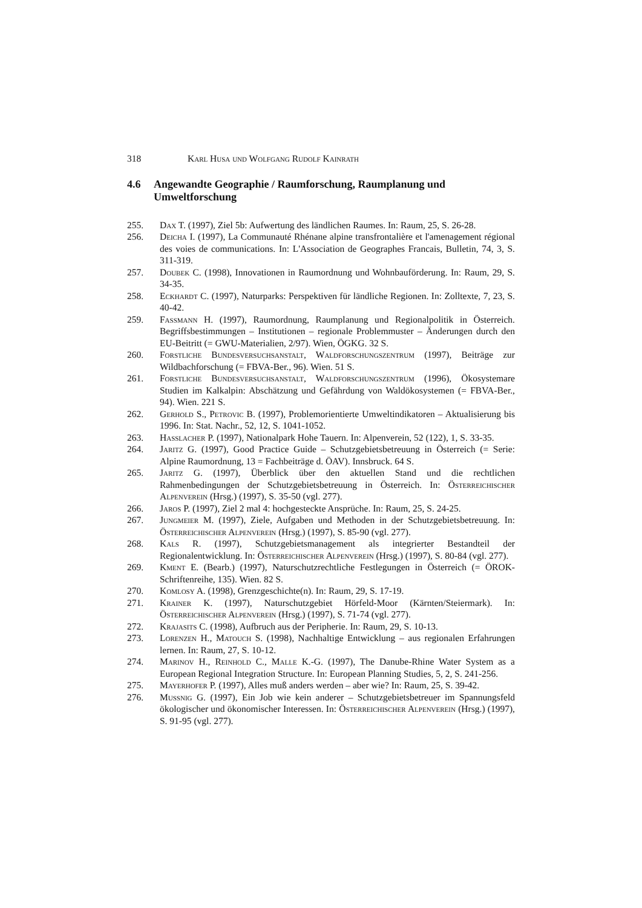318 Karl Husa und Wolfgang Rudolf Kainrath
4.6 Angewandte Geographie / Raumforschung, Raumplanung und Umweltforschung
255. Dax T. (1997), Ziel 5b: Aufwertung des ländlichen Raumes. In: Raum, 25, S. 26-28.
256. Deicha I. (1997), La Communauté Rhénane alpine transfrontalière et l'amenagement régional des voies de communications. In: L'Association de Geographes Francais, Bulletin, 74, 3, S. 311-319.
257. Doubek C. (1998), Innovationen in Raumordnung und Wohnbauförderung. In: Raum, 29, S. 34-35.
258. Eckhardt C. (1997), Naturparks: Perspektiven für ländliche Regionen. In: Zolltexte, 7, 23, S. 40-42.
259. Fassmann H. (1997), Raumordnung, Raumplanung und Regionalpolitik in Österreich. Begriffsbestimmungen – Institutionen – regionale Problemmuster – Änderungen durch den EU-Beitritt (= GWU-Materialien, 2/97). Wien, ÖGKG. 32 S.
260. Forstliche Bundesversuchsanstalt, Waldforschungszentrum (1997), Beiträge zur Wildbachforschung (= FBVA-Ber., 96). Wien. 51 S.
261. Forstliche Bundesversuchsanstalt, Waldforschungszentrum (1996), Ökosystemare Studien im Kalkalpin: Abschätzung und Gefährdung von Waldökosystemen (= FBVA-Ber., 94). Wien. 221 S.
262. Gerhold S., Petrovic B. (1997), Problemorientierte Umweltindikatoren – Aktualisierung bis 1996. In: Stat. Nachr., 52, 12, S. 1041-1052.
263. Hasslacher P. (1997), Nationalpark Hohe Tauern. In: Alpenverein, 52 (122), 1, S. 33-35.
264. Jaritz G. (1997), Good Practice Guide – Schutzgebietsbetreuung in Österreich (= Serie: Alpine Raumordnung, 13 = Fachbeiträge d. ÖAV). Innsbruck. 64 S.
265. Jaritz G. (1997), Überblick über den aktuellen Stand und die rechtlichen Rahmenbedingungen der Schutzgebietsbetreuung in Österreich. In: Österreichischer Alpenverein (Hrsg.) (1997), S. 35-50 (vgl. 277).
266. Jaros P. (1997), Ziel 2 mal 4: hochgesteckte Ansprüche. In: Raum, 25, S. 24-25.
267. Jungmeier M. (1997), Ziele, Aufgaben und Methoden in der Schutzgebietsbetreuung. In: Österreichischer Alpenverein (Hrsg.) (1997), S. 85-90 (vgl. 277).
268. Kals R. (1997), Schutzgebietsmanagement als integrierter Bestandteil der Regionalentwicklung. In: Österreichischer Alpenverein (Hrsg.) (1997), S. 80-84 (vgl. 277).
269. Kment E. (Bearb.) (1997), Naturschutzrechtliche Festlegungen in Österreich (= ÖROK-Schriftenreihe, 135). Wien. 82 S.
270. Komlosy A. (1998), Grenzgeschichte(n). In: Raum, 29, S. 17-19.
271. Krainer K. (1997), Naturschutzgebiet Hörfeld-Moor (Kärnten/Steiermark). In: Österreichischer Alpenverein (Hrsg.) (1997), S. 71-74 (vgl. 277).
272. Krajasits C. (1998), Aufbruch aus der Peripherie. In: Raum, 29, S. 10-13.
273. Lorenzen H., Matouch S. (1998), Nachhaltige Entwicklung – aus regionalen Erfahrungen lernen. In: Raum, 27, S. 10-12.
274. Marinov H., Reinhold C., Malle K.-G. (1997), The Danube-Rhine Water System as a European Regional Integration Structure. In: European Planning Studies, 5, 2, S. 241-256.
275. Mayerhofer P. (1997), Alles muß anders werden – aber wie? In: Raum, 25, S. 39-42.
276. Mussnig G. (1997), Ein Job wie kein anderer – Schutzgebietsbetreuer im Spannungsfeld ökologischer und ökonomischer Interessen. In: Österreichischer Alpenverein (Hrsg.) (1997), S. 91-95 (vgl. 277).